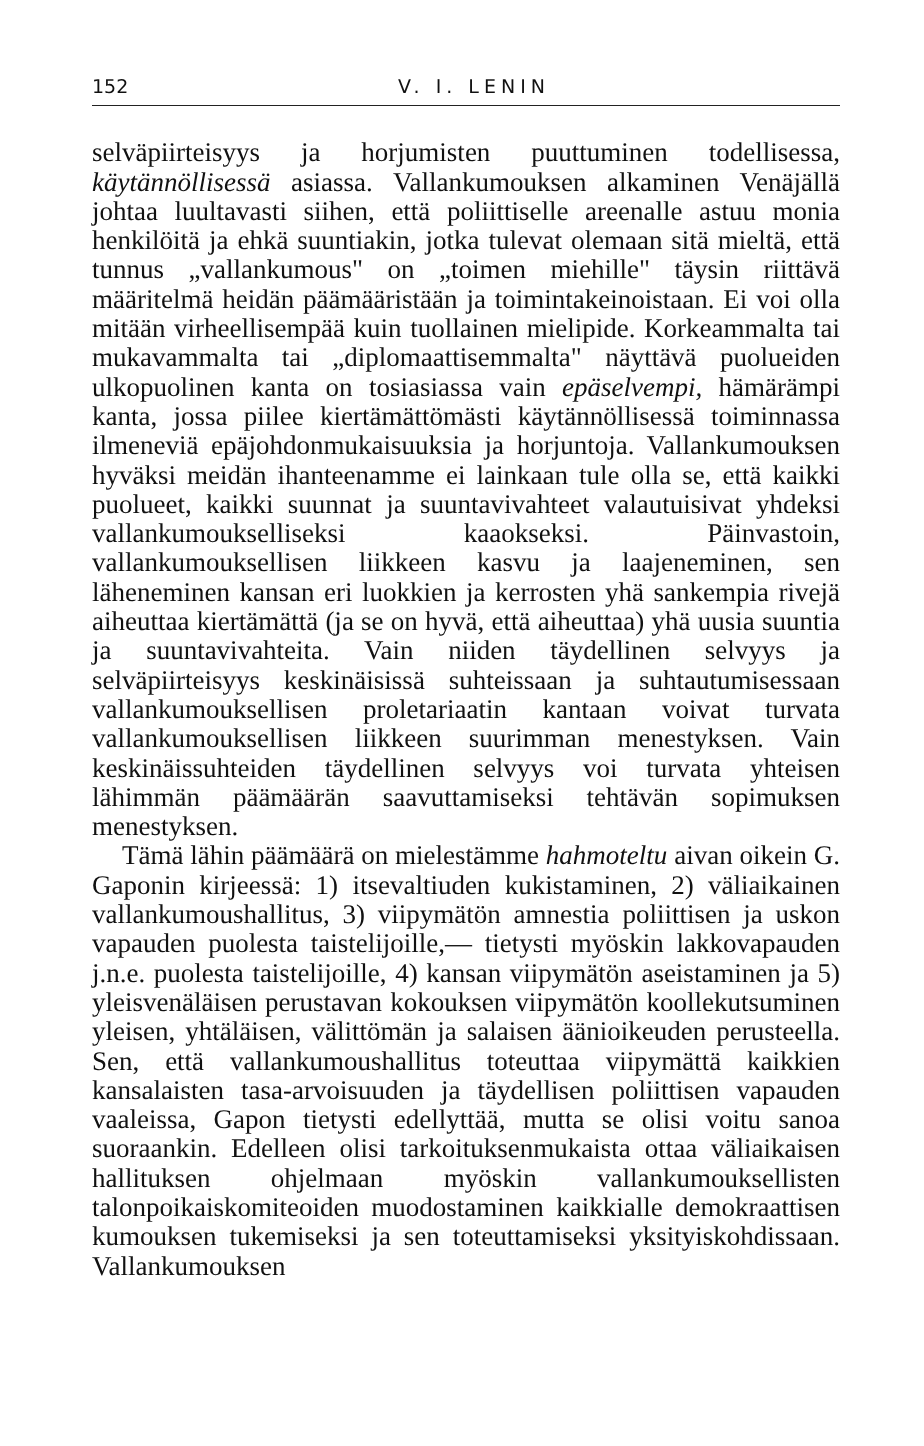152 V. I. LENIN
selväpiirteisyys ja horjumisten puuttuminen todellisessa, käytännöllisessä asiassa. Vallankumouksen alkaminen Venäjällä johtaa luultavasti siihen, että poliittiselle areenalle astuu monia henkilöitä ja ehkä suuntiakin, jotka tulevat olemaan sitä mieltä, että tunnus „vallankumous" on „toimen miehille" täysin riittävä määritelmä heidän päämääristään ja toimintakeinoistaan. Ei voi olla mitään virheellisempää kuin tuollainen mielipide. Korkeammalta tai mukavammalta tai „diplomaattisemmalta" näyttävä puolueiden ulkopuolinen kanta on tosiasiassa vain epäselvempi, hämärämpi kanta, jossa piilee kiertämättömästi käytännöllisessä toiminnassa ilmeneviä epäjohdonmukaisuuksia ja horjuntoja. Vallankumouksen hyväksi meidän ihanteenamme ei lainkaan tule olla se, että kaikki puolueet, kaikki suunnat ja suuntavivahteet valautuisivat yhdeksi vallankumoukselliseksi kaaokseksi. Päinvastoin, vallankumouksellisen liikkeen kasvu ja laajeneminen, sen läheneminen kansan eri luokkien ja kerrosten yhä sankempia rivejä aiheuttaa kiertämättä (ja se on hyvä, että aiheuttaa) yhä uusia suuntia ja suuntavivahteita. Vain niiden täydellinen selvyys ja selväpiirteisyys keskinäisissä suhteissaan ja suhtautumisessaan vallankumouksellisen proletariaatin kantaan voivat turvata vallankumouksellisen liikkeen suurimman menestyksen. Vain keskinäissuhteiden täydellinen selvyys voi turvata yhteisen lähimmän päämäärän saavuttamiseksi tehtävän sopimuksen menestyksen.
Tämä lähin päämäärä on mielestämme hahmoteltu aivan oikein G. Gaponin kirjeessä: 1) itsevaltiuden kukistaminen, 2) väliaikainen vallankumoushallitus, 3) viipymätön amnestia poliittisen ja uskon vapauden puolesta taistelijoille,— tietysti myöskin lakkovapauden j.n.e. puolesta taistelijoille, 4) kansan viipymätön aseistaminen ja 5) yleisvenäläisen perustavan kokouksen viipymätön koollekutsuminen yleisen, yhtäläisen, välittömän ja salaisen äänioikeuden perusteella. Sen, että vallankumoushallitus toteuttaa viipymättä kaikkien kansalaisten tasa-arvoisuuden ja täydellisen poliittisen vapauden vaaleissa, Gapon tietysti edellyttää, mutta se olisi voitu sanoa suoraankin. Edelleen olisi tarkoituksenmukaista ottaa väliaikaisen hallituksen ohjelmaan myöskin vallankumouksellisten talonpoikaiskomiteoiden muodostaminen kaikkialle demokraattisen kumouksen tukemiseksi ja sen toteuttamiseksi yksityiskohdissaan. Vallankumouksen